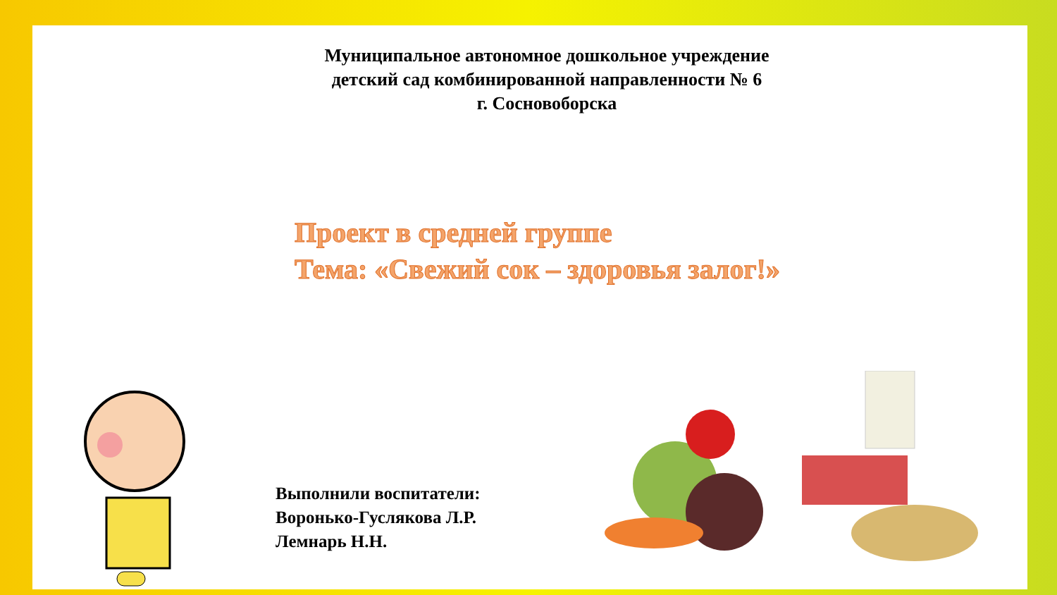Муниципальное автономное дошкольное учреждение
детский сад комбинированной направленности № 6
г. Сосновоборска
Проект в средней группе
Тема: «Свежий сок – здоровья залог!»
Выполнили воспитатели:
Воронько-Гуслякова Л.Р.
Лемнарь Н.Н.